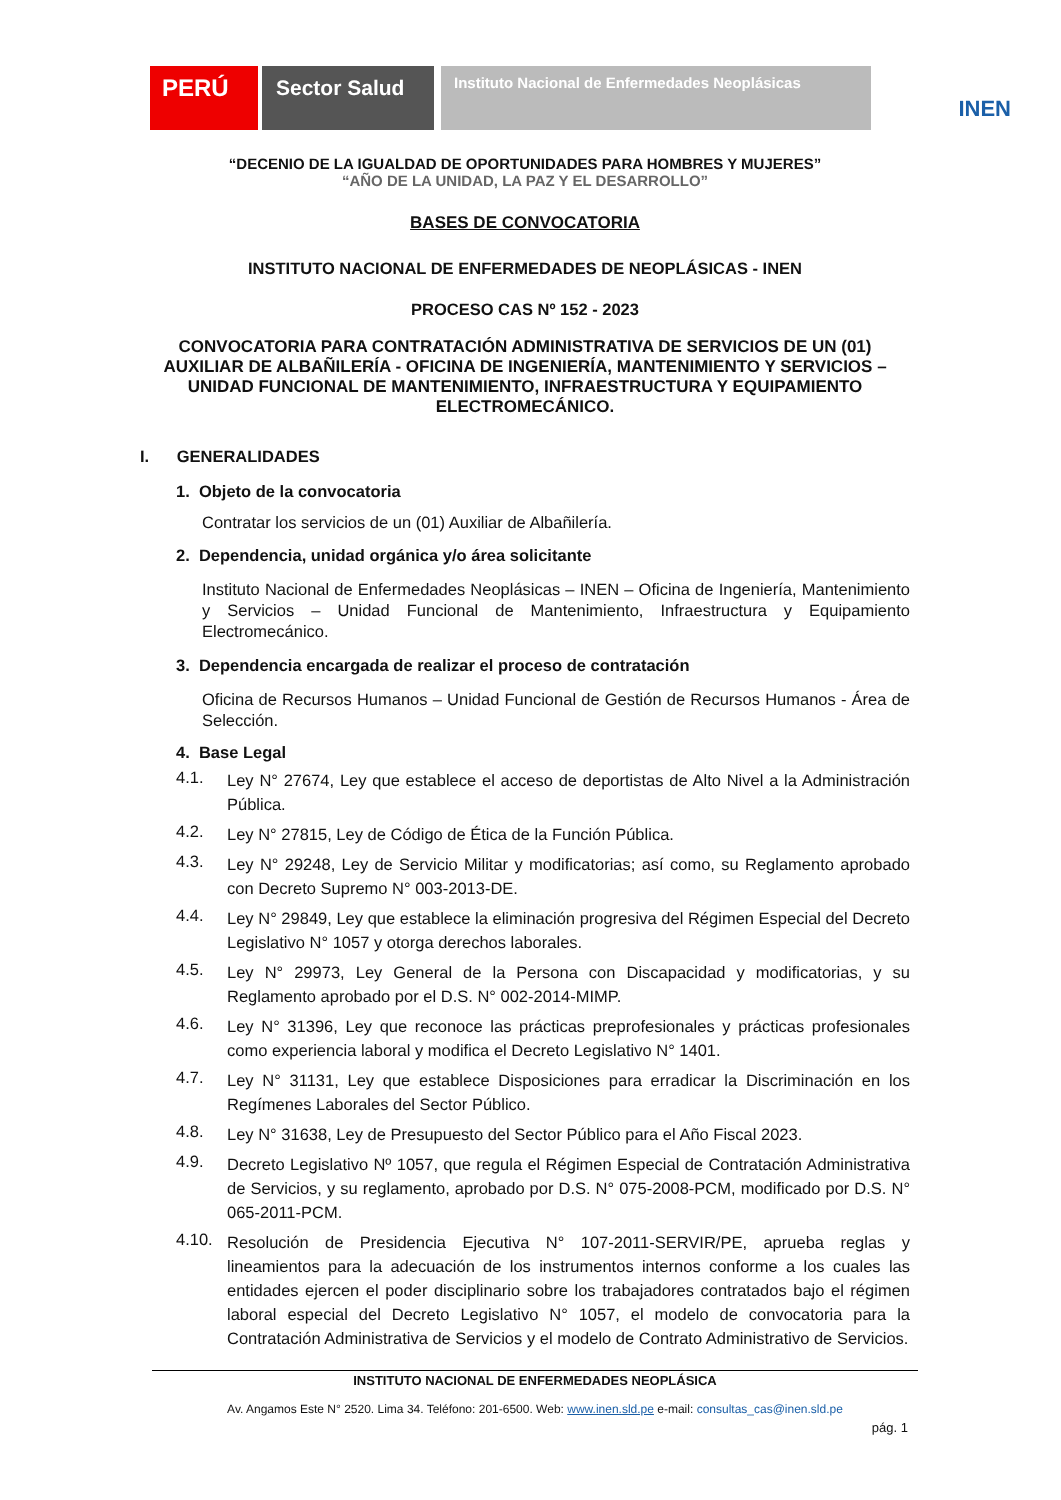PERÚ Sector Salud
Instituto Nacional de Enfermedades Neoplásicas
INEN
“DECENIO DE LA IGUALDAD DE OPORTUNIDADES PARA HOMBRES Y MUJERES”
“AÑO DE LA UNIDAD, LA PAZ Y EL DESARROLLO”
BASES DE CONVOCATORIA
INSTITUTO NACIONAL DE ENFERMEDADES DE NEOPLÁSICAS - INEN
PROCESO CAS Nº 152 - 2023
CONVOCATORIA PARA CONTRATACIÓN ADMINISTRATIVA DE SERVICIOS DE UN (01) AUXILIAR DE ALBAÑILERÍA - OFICINA DE INGENIERÍA, MANTENIMIENTO Y SERVICIOS – UNIDAD FUNCIONAL DE MANTENIMIENTO, INFRAESTRUCTURA Y EQUIPAMIENTO ELECTROMECÁNICO.
I. GENERALIDADES
1. Objeto de la convocatoria
Contratar los servicios de un (01) Auxiliar de Albañilería.
2. Dependencia, unidad orgánica y/o área solicitante
Instituto Nacional de Enfermedades Neoplásicas – INEN – Oficina de Ingeniería, Mantenimiento y Servicios – Unidad Funcional de Mantenimiento, Infraestructura y Equipamiento Electromecánico.
3. Dependencia encargada de realizar el proceso de contratación
Oficina de Recursos Humanos – Unidad Funcional de Gestión de Recursos Humanos - Área de Selección.
4. Base Legal
4.1. Ley N° 27674, Ley que establece el acceso de deportistas de Alto Nivel a la Administración Pública.
4.2. Ley N° 27815, Ley de Código de Ética de la Función Pública.
4.3. Ley N° 29248, Ley de Servicio Militar y modificatorias; así como, su Reglamento aprobado con Decreto Supremo N° 003-2013-DE.
4.4. Ley N° 29849, Ley que establece la eliminación progresiva del Régimen Especial del Decreto Legislativo N° 1057 y otorga derechos laborales.
4.5. Ley N° 29973, Ley General de la Persona con Discapacidad y modificatorias, y su Reglamento aprobado por el D.S. N° 002-2014-MIMP.
4.6. Ley N° 31396, Ley que reconoce las prácticas preprofesionales y prácticas profesionales como experiencia laboral y modifica el Decreto Legislativo N° 1401.
4.7. Ley N° 31131, Ley que establece Disposiciones para erradicar la Discriminación en los Regímenes Laborales del Sector Público.
4.8. Ley N° 31638, Ley de Presupuesto del Sector Público para el Año Fiscal 2023.
4.9. Decreto Legislativo Nº 1057, que regula el Régimen Especial de Contratación Administrativa de Servicios, y su reglamento, aprobado por D.S. N° 075-2008-PCM, modificado por D.S. N° 065-2011-PCM.
4.10. Resolución de Presidencia Ejecutiva N° 107-2011-SERVIR/PE, aprueba reglas y lineamientos para la adecuación de los instrumentos internos conforme a los cuales las entidades ejercen el poder disciplinario sobre los trabajadores contratados bajo el régimen laboral especial del Decreto Legislativo N° 1057, el modelo de convocatoria para la Contratación Administrativa de Servicios y el modelo de Contrato Administrativo de Servicios.
INSTITUTO NACIONAL DE ENFERMEDADES NEOPLÁSICA
Av. Angamos Este N° 2520. Lima 34. Teléfono: 201-6500. Web: www.inen.sld.pe e-mail: consultas_cas@inen.sld.pe
pág. 1